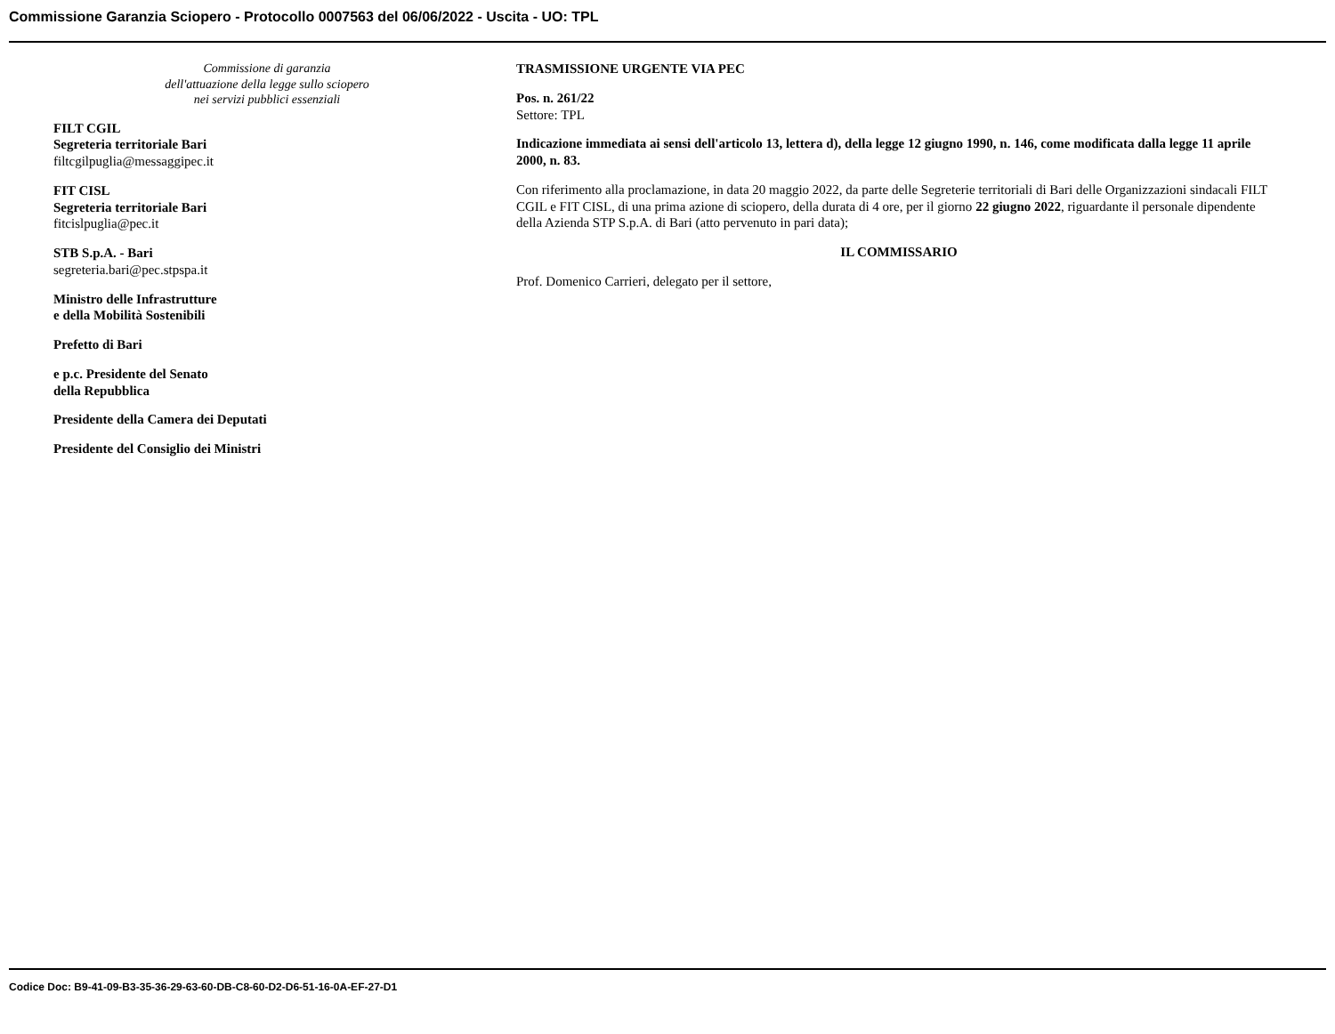Commissione Garanzia Sciopero - Protocollo 0007563 del 06/06/2022 - Uscita - UO: TPL
Commissione di garanzia
dell'attuazione della legge sullo sciopero
nei servizi pubblici essenziali
FILT CGIL
Segreteria territoriale Bari
filtcgilpuglia@messaggipec.it
FIT CISL
Segreteria territoriale Bari
fitcislpuglia@pec.it
STB S.p.A. - Bari
segreteria.bari@pec.stpspa.it
Ministro delle Infrastrutture
e della Mobilità Sostenibili
Prefetto di Bari
e p.c. Presidente del Senato
della Repubblica
Presidente della Camera dei Deputati
Presidente del Consiglio dei Ministri
TRASMISSIONE URGENTE VIA PEC
Pos. n. 261/22
Settore: TPL
Indicazione immediata ai sensi dell'articolo 13, lettera d), della legge 12 giugno 1990, n. 146, come modificata dalla legge 11 aprile 2000, n. 83.
Con riferimento alla proclamazione, in data 20 maggio 2022, da parte delle Segreterie territoriali di Bari delle Organizzazioni sindacali FILT CGIL e FIT CISL, di una prima azione di sciopero, della durata di 4 ore, per il giorno 22 giugno 2022, riguardante il personale dipendente della Azienda STP S.p.A. di Bari (atto pervenuto in pari data);
IL COMMISSARIO
Prof. Domenico Carrieri, delegato per il settore,
Codice Doc: B9-41-09-B3-35-36-29-63-60-DB-C8-60-D2-D6-51-16-0A-EF-27-D1